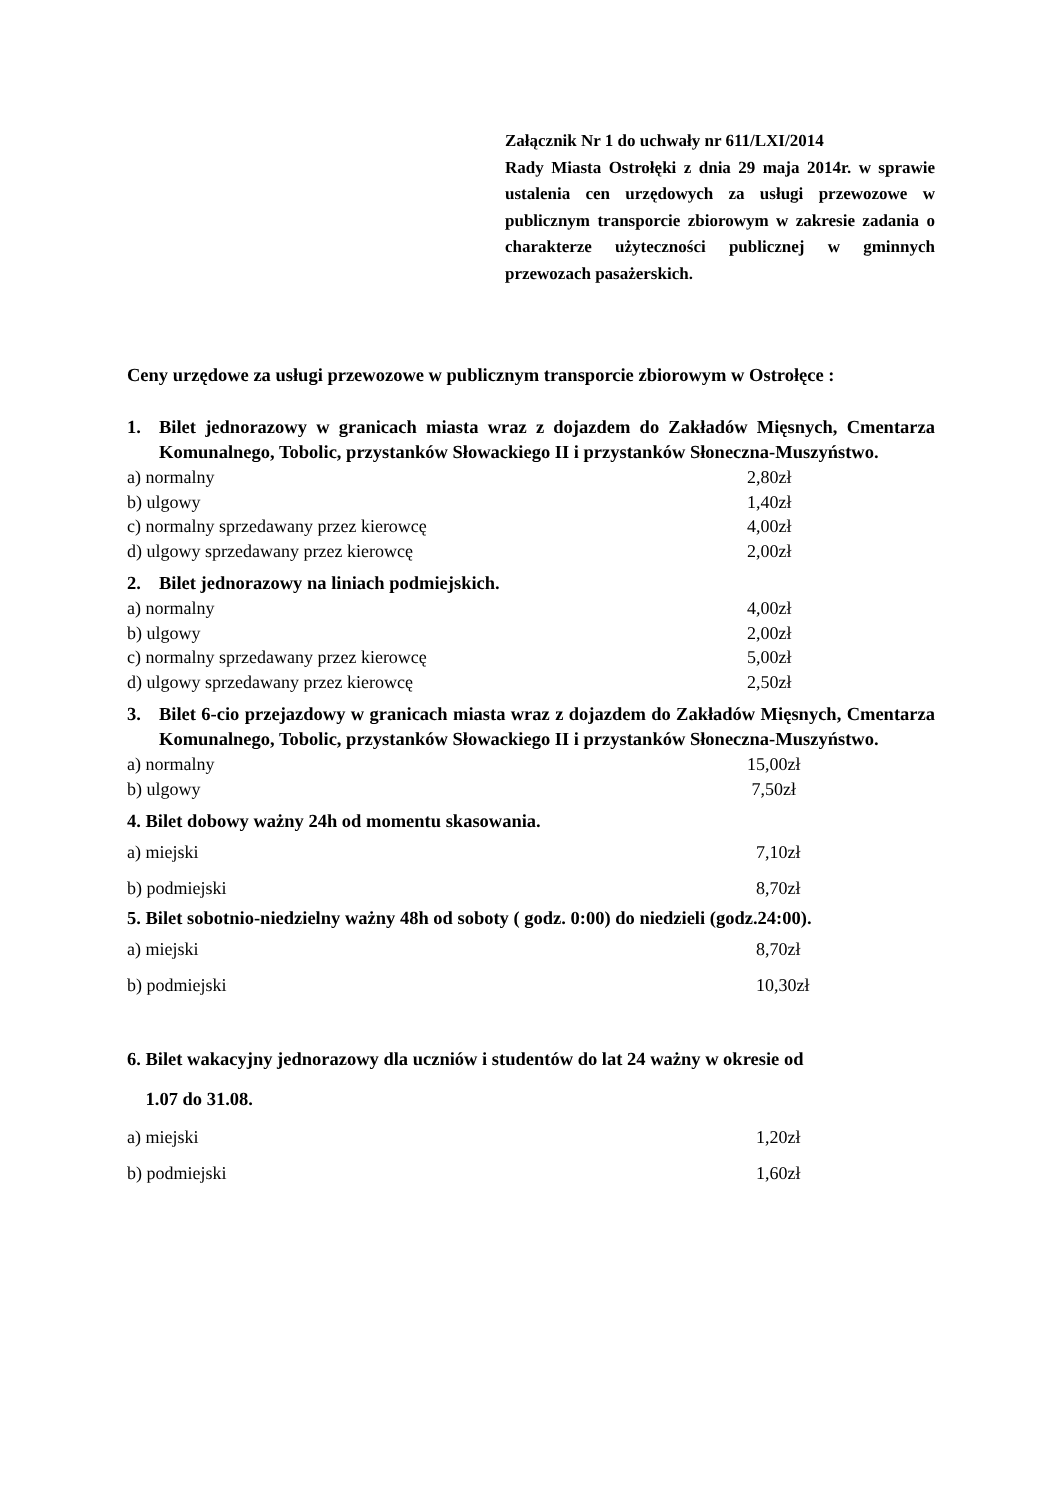Załącznik Nr 1 do uchwały nr 611/LXI/2014
Rady Miasta Ostrołęki z dnia 29 maja 2014r. w sprawie ustalenia cen urzędowych za usługi przewozowe w publicznym transporcie zbiorowym w zakresie zadania o charakterze użyteczności publicznej w gminnych przewozach pasażerskich.
Ceny urzędowe za usługi przewozowe w publicznym transporcie zbiorowym w Ostrołęce :
1. Bilet jednorazowy w granicach miasta wraz z dojazdem do Zakładów Mięsnych, Cmentarza Komunalnego, Tobolic, przystanków Słowackiego II i przystanków Słoneczna-Muszyństwo.
a) normalny 2,80zł
b) ulgowy 1,40zł
c) normalny sprzedawany przez kierowcę 4,00zł
d) ulgowy sprzedawany przez kierowcę 2,00zł
2. Bilet jednorazowy na liniach podmiejskich.
a) normalny 4,00zł
b) ulgowy 2,00zł
c) normalny sprzedawany przez kierowcę 5,00zł
d) ulgowy sprzedawany przez kierowcę 2,50zł
3. Bilet 6-cio przejazdowy w granicach miasta wraz z dojazdem do Zakładów Mięsnych, Cmentarza Komunalnego, Tobolic, przystanków Słowackiego II i przystanków Słoneczna-Muszyństwo.
a) normalny 15,00zł
b) ulgowy 7,50zł
4. Bilet dobowy ważny 24h od momentu skasowania.
a) miejski 7,10zł
b) podmiejski 8,70zł
5. Bilet sobotnio-niedzielny ważny 48h od soboty ( godz. 0:00) do niedzieli (godz.24:00).
a) miejski 8,70zł
b) podmiejski 10,30zł
6. Bilet wakacyjny jednorazowy dla uczniów i studentów do lat 24 ważny w okresie od
1.07 do 31.08.
a) miejski 1,20zł
b) podmiejski 1,60zł